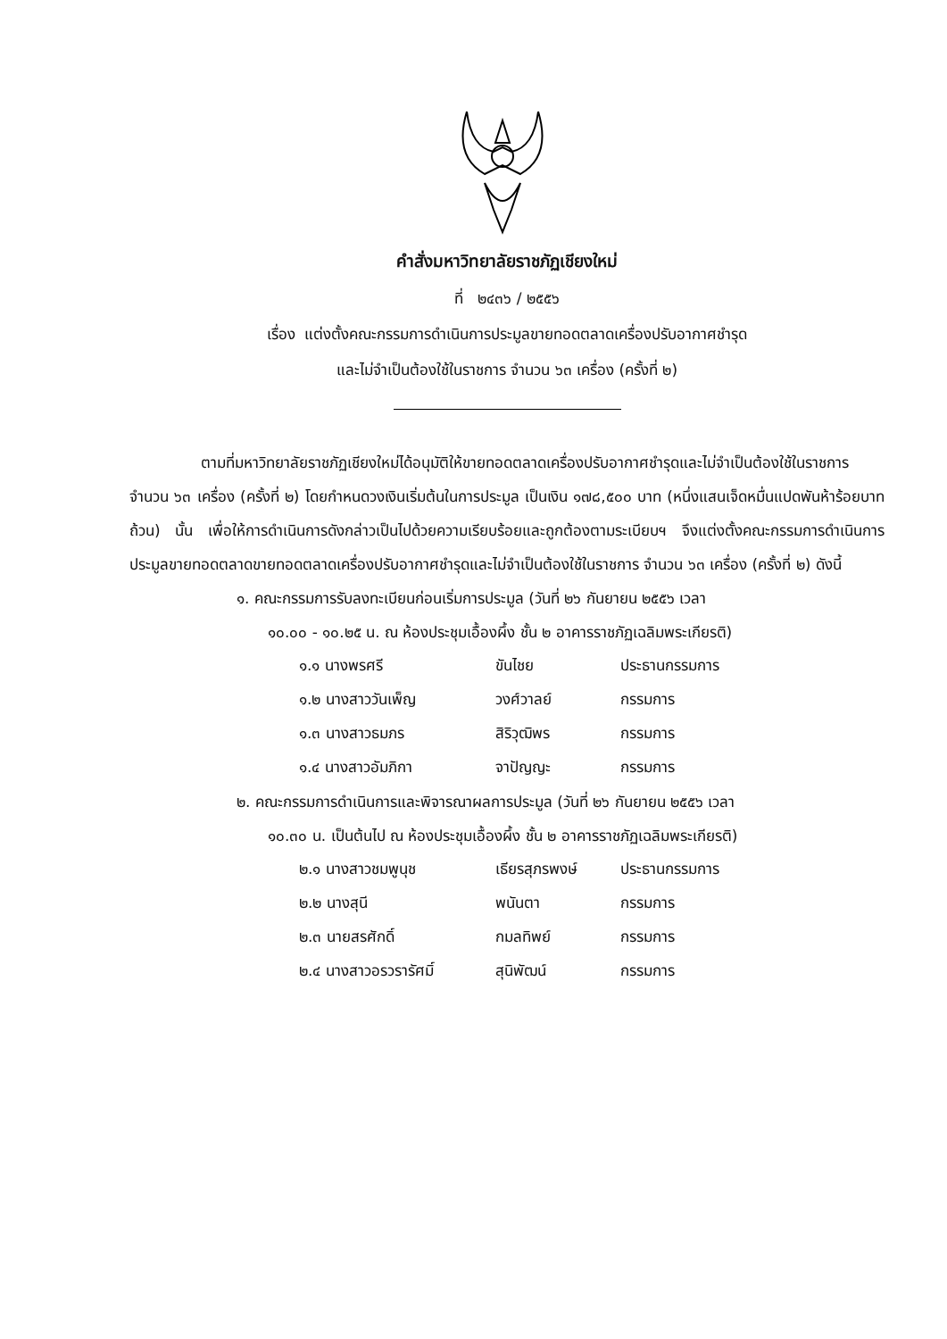คำสั่งมหาวิทยาลัยราชภัฏเชียงใหม่
ที่ ๒๔๓๖ / ๒๕๕๖
เรื่อง แต่งตั้งคณะกรรมการดำเนินการประมูลขายทอดตลาดเครื่องปรับอากาศชำรุด
และไม่จำเป็นต้องใช้ในราชการ จำนวน ๖๓ เครื่อง (ครั้งที่ ๒)
ตามที่มหาวิทยาลัยราชภัฏเชียงใหม่ได้อนุมัติให้ขายทอดตลาดเครื่องปรับอากาศชำรุดและไม่จำเป็นต้องใช้ในราชการ จำนวน ๖๓ เครื่อง (ครั้งที่ ๒) โดยกำหนดวงเงินเริ่มต้นในการประมูล เป็นเงิน ๑๗๘,๕๐๐ บาท (หนึ่งแสนเจ็ดหมื่นแปดพันห้าร้อยบาทถ้วน) นั้น เพื่อให้การดำเนินการดังกล่าวเป็นไปด้วยความเรียบร้อยและถูกต้องตามระเบียบฯ จึงแต่งตั้งคณะกรรมการดำเนินการประมูลขายทอดตลาดขายทอดตลาดเครื่องปรับอากาศชำรุดและไม่จำเป็นต้องใช้ในราชการ จำนวน ๖๓ เครื่อง (ครั้งที่ ๒) ดังนี้
๑. คณะกรรมการรับลงทะเบียนก่อนเริ่มการประมูล (วันที่ ๒๖ กันยายน ๒๕๕๖ เวลา
๑๐.๐๐ - ๑๐.๒๕ น. ณ ห้องประชุมเอื้องผึ้ง ชั้น ๒ อาคารราชภัฏเฉลิมพระเกียรติ)
| ๑.๑ นางพรศรี | ขันไชย | ประธานกรรมการ |
| ๑.๒ นางสาววันเพ็ญ | วงศ์วาลย์ | กรรมการ |
| ๑.๓ นางสาวธมภร | สิริวุฒิพร | กรรมการ |
| ๑.๔ นางสาวอัมภิกา | จาปัญญะ | กรรมการ |
๒. คณะกรรมการดำเนินการและพิจารณาผลการประมูล (วันที่ ๒๖ กันยายน ๒๕๕๖ เวลา
๑๐.๓๐ น. เป็นต้นไป ณ ห้องประชุมเอื้องผึ้ง ชั้น ๒ อาคารราชภัฏเฉลิมพระเกียรติ)
| ๒.๑ นางสาวชมพูนุช | เธียรสุภรพงษ์ | ประธานกรรมการ |
| ๒.๒ นางสุนี | พนันตา | กรรมการ |
| ๒.๓ นายสรศักดิ์ | กมลทิพย์ | กรรมการ |
| ๒.๔ นางสาวอรวรารัศมิ์ | สุนิพัฒน์ | กรรมการ |